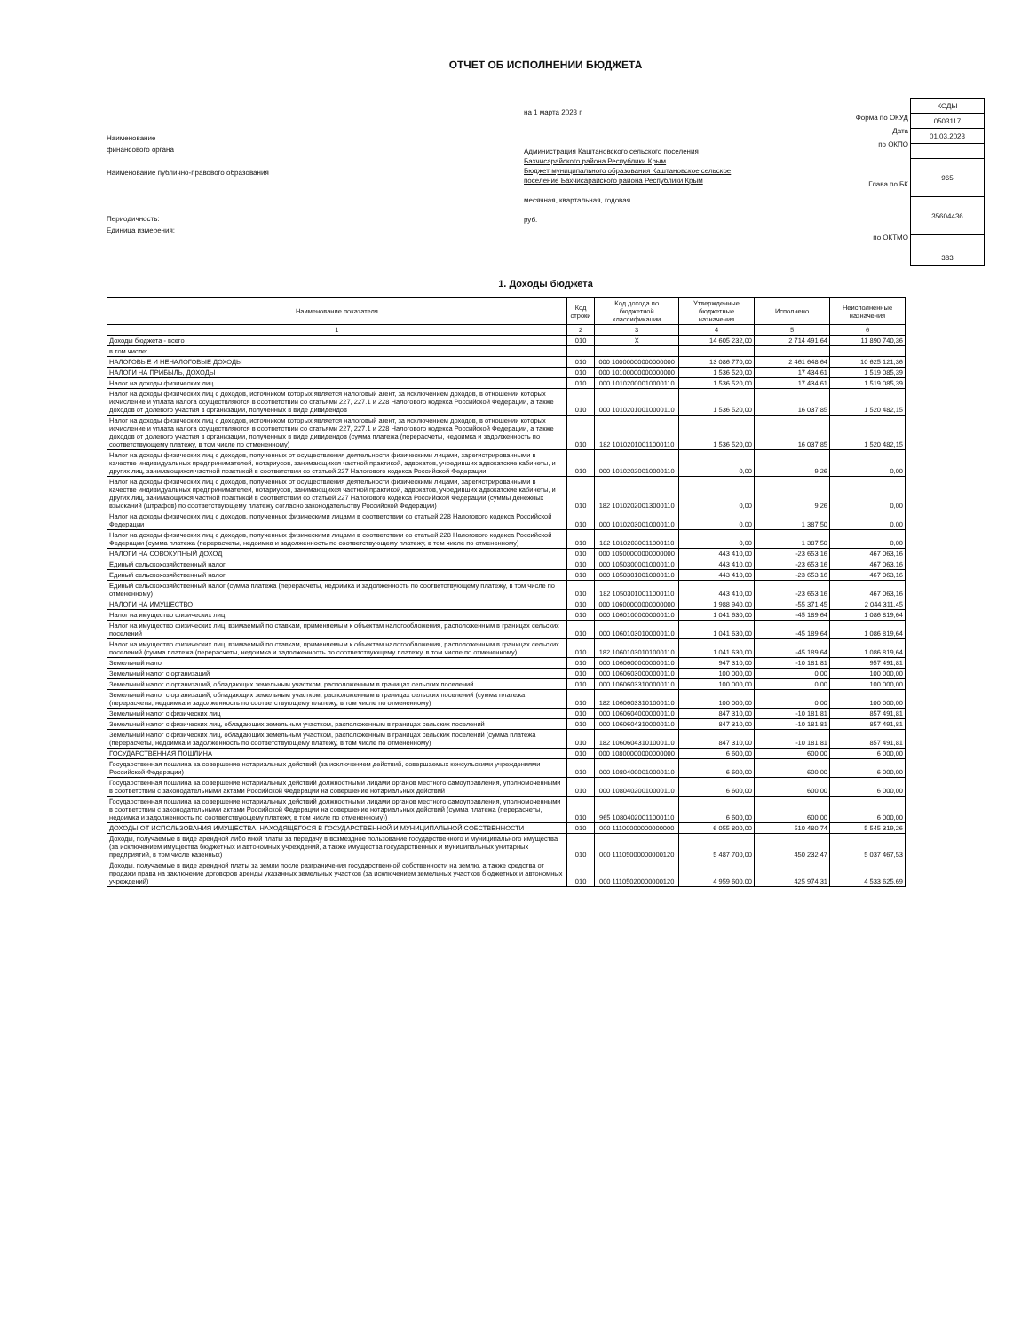ОТЧЕТ ОБ ИСПОЛНЕНИИ БЮДЖЕТА
Наименование
финансового органа
Наименование публично-правового образования
Периодичность:
Единица измерения:
на 1 марта 2023 г.
Администрация Каштановского сельского поселения Бахчисарайского района Республики Крым
Бюджет муниципального образования Каштановское сельское поселение Бахчисарайского района Республики Крым
месячная, квартальная, годовая
руб.
Форма по ОКУД
Дата
по ОКПО
Глава по БК
по ОКТМО
| КОДЫ |
| 0503117 |
| 01.03.2023 |
| 965 |
| 35604436 |
| 383 |
1. Доходы бюджета
| Наименование показателя | Код строки | Код дохода по бюджетной классификации | Утвержденные бюджетные назначения | Исполнено | Неисполненные назначения |
| --- | --- | --- | --- | --- | --- |
| 1 | 2 | 3 | 4 | 5 | 6 |
| Доходы бюджета - всего | 010 | X | 14 605 232,00 | 2 714 491,64 | 11 890 740,36 |
| в том числе: | | | | | |
| НАЛОГОВЫЕ И НЕНАЛОГОВЫЕ ДОХОДЫ | 010 | 000 10000000000000000 | 13 086 770,00 | 2 461 648,64 | 10 625 121,36 |
| НАЛОГИ НА ПРИБЫЛЬ, ДОХОДЫ | 010 | 000 10100000000000000 | 1 536 520,00 | 17 434,61 | 1 519 085,39 |
| Налог на доходы физических лиц | 010 | 000 10102000010000110 | 1 536 520,00 | 17 434,61 | 1 519 085,39 |
| Налог на доходы физических лиц с доходов, источником которых является налоговый агент, за исключением доходов, в отношении которых исчисление и уплата налога осуществляются в соответствии со статьями 227, 227.1 и 228 Налогового кодекса Российской Федерации, а также доходов от долевого участия в организации, полученных в виде дивидендов | 010 | 000 10102010010000110 | 1 536 520,00 | 16 037,85 | 1 520 482,15 |
| Налог на доходы физических лиц с доходов, источником которых является налоговый агент, за исключением доходов, в отношении которых исчисление и уплата налога осуществляются в соответствии со статьями 227, 227.1 и 228 Налогового кодекса Российской Федерации, а также доходов от долевого участия в организации, полученных в виде дивидендов (сумма платежа (перерасчеты, недоимка и задолженность по соответствующему платежу, в том числе по отмененному) | 010 | 182 10102010011000110 | 1 536 520,00 | 16 037,85 | 1 520 482,15 |
| Налог на доходы физических лиц с доходов, полученных от осуществления деятельности физическими лицами, зарегистрированными в качестве индивидуальных предпринимателей, нотариусов, занимающихся частной практикой, адвокатов, учредивших адвокатские кабинеты, и других лиц, занимающихся частной практикой в соответствии со статьей 227 Налогового кодекса Российской Федерации | 010 | 000 10102020010000110 | 0,00 | 9,26 | 0,00 |
| Налог на доходы физических лиц с доходов, полученных от осуществления деятельности физическими лицами, зарегистрированными в качестве индивидуальных предпринимателей, нотариусов, занимающихся частной практикой, адвокатов, учредивших адвокатские кабинеты, и других лиц, занимающихся частной практикой в соответствии со статьей 227 Налогового кодекса Российской Федерации (суммы денежных взысканий (штрафов) по соответствующему платежу согласно законодательству Российской Федерации) | 010 | 182 10102020013000110 | 0,00 | 9,26 | 0,00 |
| Налог на доходы физических лиц с доходов, полученных физическими лицами в соответствии со статьей 228 Налогового кодекса Российской Федерации | 010 | 000 10102030010000110 | 0,00 | 1 387,50 | 0,00 |
| Налог на доходы физических лиц с доходов, полученных физическими лицами в соответствии со статьей 228 Налогового кодекса Российской Федерации (сумма платежа (перерасчеты, недоимка и задолженность по соответствующему платежу, в том числе по отмененному) | 010 | 182 10102030011000110 | 0,00 | 1 387,50 | 0,00 |
| НАЛОГИ НА СОВОКУПНЫЙ ДОХОД | 010 | 000 10500000000000000 | 443 410,00 | -23 653,16 | 467 063,16 |
| Единый сельскохозяйственный налог | 010 | 000 10503000010000110 | 443 410,00 | -23 653,16 | 467 063,16 |
| Единый сельскохозяйственный налог | 010 | 000 10503010010000110 | 443 410,00 | -23 653,16 | 467 063,16 |
| Единый сельскохозяйственный налог (сумма платежа (перерасчеты, недоимка и задолженность по соответствующему платежу, в том числе по отмененному) | 010 | 182 10503010011000110 | 443 410,00 | -23 653,16 | 467 063,16 |
| НАЛОГИ НА ИМУЩЕСТВО | 010 | 000 10600000000000000 | 1 988 940,00 | -55 371,45 | 2 044 311,45 |
| Налог на имущество физических лиц | 010 | 000 10601000000000110 | 1 041 630,00 | -45 189,64 | 1 086 819,64 |
| Налог на имущество физических лиц, взимаемый по ставкам, применяемым к объектам налогообложения, расположенным в границах сельских поселений | 010 | 000 10601030100000110 | 1 041 630,00 | -45 189,64 | 1 086 819,64 |
| Налог на имущество физических лиц, взимаемый по ставкам, применяемым к объектам налогообложения, расположенным в границах сельских поселений (сумма платежа (перерасчеты, недоимка и задолженность по соответствующему платежу, в том числе по отмененному) | 010 | 182 10601030101000110 | 1 041 630,00 | -45 189,64 | 1 086 819,64 |
| Земельный налог | 010 | 000 10606000000000110 | 947 310,00 | -10 181,81 | 957 491,81 |
| Земельный налог с организаций | 010 | 000 10606030000000110 | 100 000,00 | 0,00 | 100 000,00 |
| Земельный налог с организаций, обладающих земельным участком, расположенным в границах сельских поселений | 010 | 000 10606033100000110 | 100 000,00 | 0,00 | 100 000,00 |
| Земельный налог с организаций, обладающих земельным участком, расположенным в границах сельских поселений (сумма платежа (перерасчеты, недоимка и задолженность по соответствующему платежу, в том числе по отмененному) | 010 | 182 10606033101000110 | 100 000,00 | 0,00 | 100 000,00 |
| Земельный налог с физических лиц | 010 | 000 10606040000000110 | 847 310,00 | -10 181,81 | 857 491,81 |
| Земельный налог с физических лиц, обладающих земельным участком, расположенным в границах сельских поселений | 010 | 000 10606043100000110 | 847 310,00 | -10 181,81 | 857 491,81 |
| Земельный налог с физических лиц, обладающих земельным участком, расположенным в границах сельских поселений (сумма платежа (перерасчеты, недоимка и задолженность по соответствующему платежу, в том числе по отмененному) | 010 | 182 10606043101000110 | 847 310,00 | -10 181,81 | 857 491,81 |
| ГОСУДАРСТВЕННАЯ ПОШЛИНА | 010 | 000 10800000000000000 | 6 600,00 | 600,00 | 6 000,00 |
| Государственная пошлина за совершение нотариальных действий (за исключением действий, совершаемых консульскими учреждениями Российской Федерации) | 010 | 000 10804000010000110 | 6 600,00 | 600,00 | 6 000,00 |
| Государственная пошлина за совершение нотариальных действий должностными лицами органов местного самоуправления, уполномоченными в соответствии с законодательными актами Российской Федерации на совершение нотариальных действий | 010 | 000 10804020010000110 | 6 600,00 | 600,00 | 6 000,00 |
| Государственная пошлина за совершение нотариальных действий должностными лицами органов местного самоуправления, уполномоченными в соответствии с законодательными актами Российской Федерации на совершение нотариальных действий (сумма платежа (перерасчеты, недоимка и задолженность по соответствующему платежу, в том числе по отмененному)) | 010 | 965 10804020011000110 | 6 600,00 | 600,00 | 6 000,00 |
| ДОХОДЫ ОТ ИСПОЛЬЗОВАНИЯ ИМУЩЕСТВА, НАХОДЯЩЕГОСЯ В ГОСУДАРСТВЕННОЙ И МУНИЦИПАЛЬНОЙ СОБСТВЕННОСТИ | 010 | 000 11100000000000000 | 6 055 800,00 | 510 480,74 | 5 545 319,26 |
| Доходы, получаемые в виде арендной либо иной платы за передачу в возмездное пользование государственного и муниципального имущества (за исключением имущества бюджетных и автономных учреждений, а также имущества государственных и муниципальных унитарных предприятий, в том числе казенных) | 010 | 000 11105000000000120 | 5 487 700,00 | 450 232,47 | 5 037 467,53 |
| Доходы, получаемые в виде арендной платы за земли после разграничения государственной собственности на землю, а также средства от продажи права на заключение договоров аренды указанных земельных участков (за исключением земельных участков бюджетных и автономных учреждений) | 010 | 000 11105020000000120 | 4 959 600,00 | 425 974,31 | 4 533 625,69 |